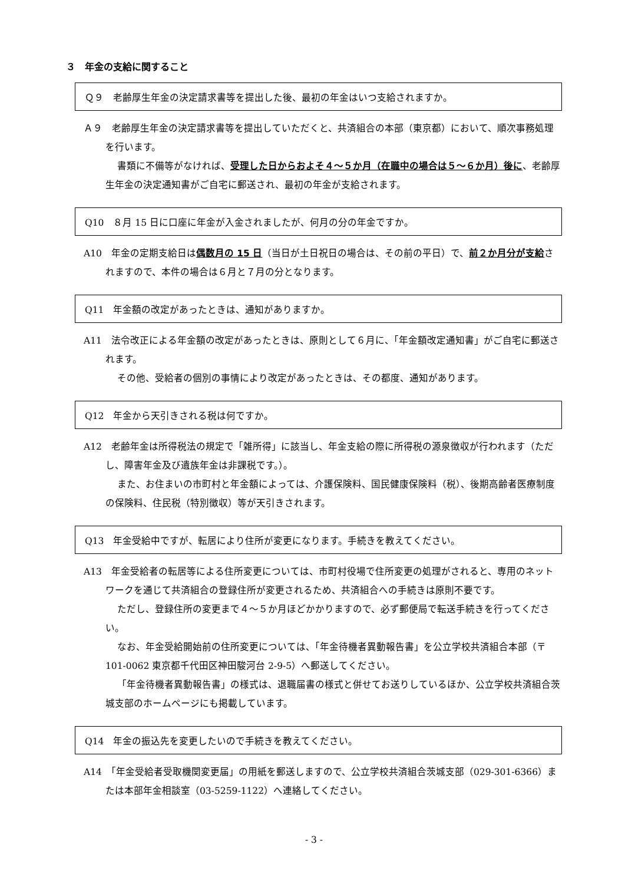３　年金の支給に関すること
Ｑ９　老齢厚生年金の決定請求書等を提出した後、最初の年金はいつ支給されますか。
Ａ９　老齢厚生年金の決定請求書等を提出していただくと、共済組合の本部（東京都）において、順次事務処理を行います。
書類に不備等がなければ、受理した日からおよそ４～５か月（在職中の場合は５～６か月）後に、老齢厚生年金の決定通知書がご自宅に郵送され、最初の年金が支給されます。
Q10　８月 15 日に口座に年金が入金されましたが、何月の分の年金ですか。
A10　年金の定期支給日は偶数月の 15 日（当日が土日祝日の場合は、その前の平日）で、前２か月分が支給されますので、本件の場合は６月と７月の分となります。
Q11　年金額の改定があったときは、通知がありますか。
A11　法令改正による年金額の改定があったときは、原則として６月に、「年金額改定通知書」がご自宅に郵送されます。
その他、受給者の個別の事情により改定があったときは、その都度、通知があります。
Q12　年金から天引きされる税は何ですか。
A12　老齢年金は所得税法の規定で「雑所得」に該当し、年金支給の際に所得税の源泉徴収が行われます（ただし、障害年金及び遺族年金は非課税です。）。
また、お住まいの市町村と年金額によっては、介護保険料、国民健康保険料（税）、後期高齢者医療制度の保険料、住民税（特別徴収）等が天引きされます。
Q13　年金受給中ですが、転居により住所が変更になります。手続きを教えてください。
A13　年金受給者の転居等による住所変更については、市町村役場で住所変更の処理がされると、専用のネットワークを通じて共済組合の登録住所が変更されるため、共済組合への手続きは原則不要です。
ただし、登録住所の変更まで４～５か月ほどかかりますので、必ず郵便局で転送手続きを行ってください。
なお、年金受給開始前の住所変更については、「年金待機者異動報告書」を公立学校共済組合本部（〒101-0062 東京都千代田区神田駿河台 2-9-5）へ郵送してください。
「年金待機者異動報告書」の様式は、退職届書の様式と併せてお送りしているほか、公立学校共済組合茨城支部のホームページにも掲載しています。
Q14　年金の振込先を変更したいので手続きを教えてください。
A14　「年金受給者受取機関変更届」の用紙を郵送しますので、公立学校共済組合茨城支部（029-301-6366）または本部年金相談室（03-5259-1122）へ連絡してください。
- 3 -